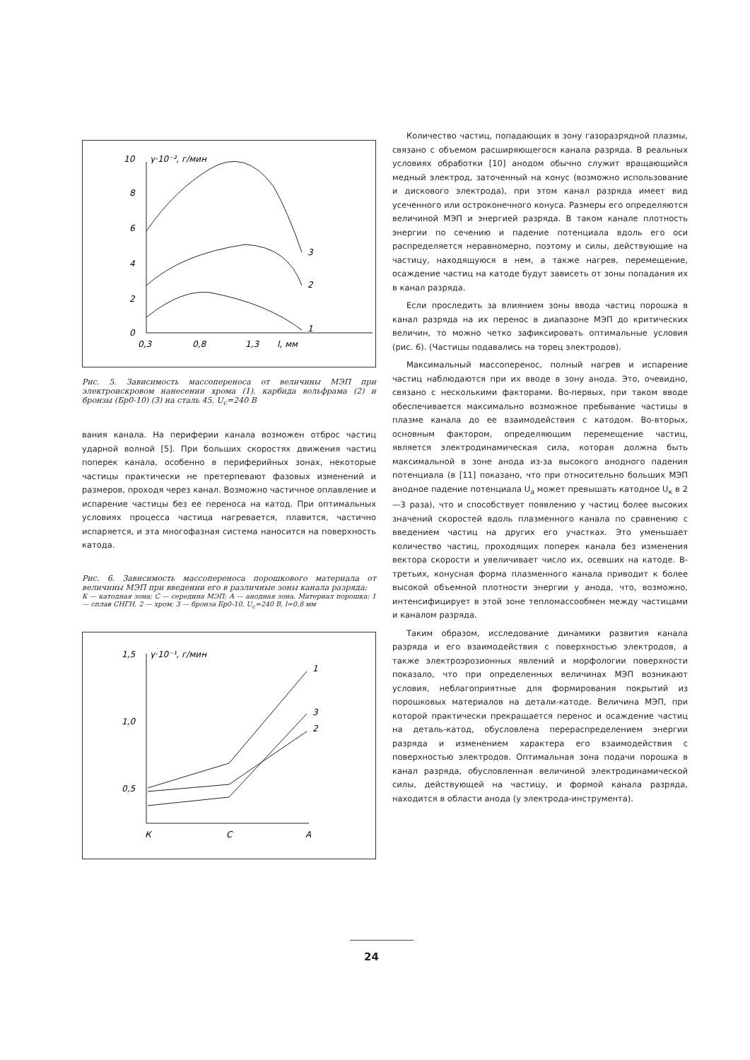10
8
6
4
2
0
γ·10⁻², г/мин
0,3
0,8
1,3
l, мм
3
2
1
Рис. 5. Зависимость массопереноса от величины МЭП при электроискровом нанесении хрома (1), карбида вольфрама (2) и бронзы (Бр0-10) (3) на сталь 45. U<sub>с</sub>=240 В
вания канала. На периферии канала возможен отброс частиц ударной волной [5]. При больших скоростях движения частиц поперек канала, особенно в периферийных зонах, некоторые частицы практически не претерпевают фазовых изменений и размеров, проходя через канал. Возможно частичное оплавление и испарение частицы без ее переноса на катод. При оптимальных условиях процесса частица нагревается, плавится, частично испаряется, и эта многофазная система наносится на поверхность катода.
Рис. 6. Зависимость массопереноса порошкового материала от величины МЭП при введении его в различные зоны канала разряда:
К — катодная зона; С — середина МЭП; А — анодная зона. Материал порошка: 1 — сплав СНГН, 2 — хром; 3 — бронза Бр0-10. U<sub>с</sub>=240 В, l=0,8 мм
1,5
1,0
0,5
γ·10⁻¹, г/мин
К
С
А
1
2
3
Количество частиц, попадающих в зону газоразрядной плазмы, связано с объемом расширяющегося канала разряда. В реальных условиях обработки [10] анодом обычно служит вращающийся медный электрод, заточенный на конус (возможно использование и дискового электрода), при этом канал разряда имеет вид усеченного или остроконечного конуса. Размеры его определяются величиной МЭП и энергией разряда. В таком канале плотность энергии по сечению и падение потенциала вдоль его оси распределяется неравномерно, поэтому и силы, действующие на частицу, находящуюся в нем, а также нагрев, перемещение, осаждение частиц на катоде будут зависеть от зоны попадания их в канал разряда.
Если проследить за влиянием зоны ввода частиц порошка в канал разряда на их перенос в диапазоне МЭП до критических величин, то можно четко зафиксировать оптимальные условия (рис. 6). (Частицы подавались на торец электродов).
Максимальный массоперенос, полный нагрев и испарение частиц наблюдаются при их вводе в зону анода. Это, очевидно, связано с несколькими факторами. Во-первых, при таком вводе обеспечивается максимально возможное пребывание частицы в плазме канала до ее взаимодействия с катодом. Во-вторых, основным фактором, определяющим перемещение частиц, является электродинамическая сила, которая должна быть максимальной в зоне анода из-за высокого анодного падения потенциала (в [11] показано, что при относительно больших МЭП анодное падение потенциала U<sub>а</sub> может превышать катодное U<sub>к</sub> в 2—3 раза), что и способствует появлению у частиц более высоких значений скоростей вдоль плазменного канала по сравнению с введением частиц на других его участках. Это уменьшает количество частиц, проходящих поперек канала без изменения вектора скорости и увеличивает число их, осевших на катоде. В-третьих, конусная форма плазменного канала приводит к более высокой объемной плотности энергии у анода, что, возможно, интенсифицирует в этой зоне тепломассообмен между частицами и каналом разряда.
Таким образом, исследование динамики развития канала разряда и его взаимодействия с поверхностью электродов, а также электроэрозионных явлений и морфологии поверхности показало, что при определенных величинах МЭП возникают условия, неблагоприятные для формирования покрытий из порошковых материалов на детали-катоде. Величина МЭП, при которой практически прекращается перенос и осаждение частиц на деталь-катод, обусловлена перераспределением энергии разряда и изменением характера его взаимодействия с поверхностью электродов. Оптимальная зона подачи порошка в канал разряда, обусловленная величиной электродинамической силы, действующей на частицу, и формой канала разряда, находится в области анода (у электрода-инструмента).
24